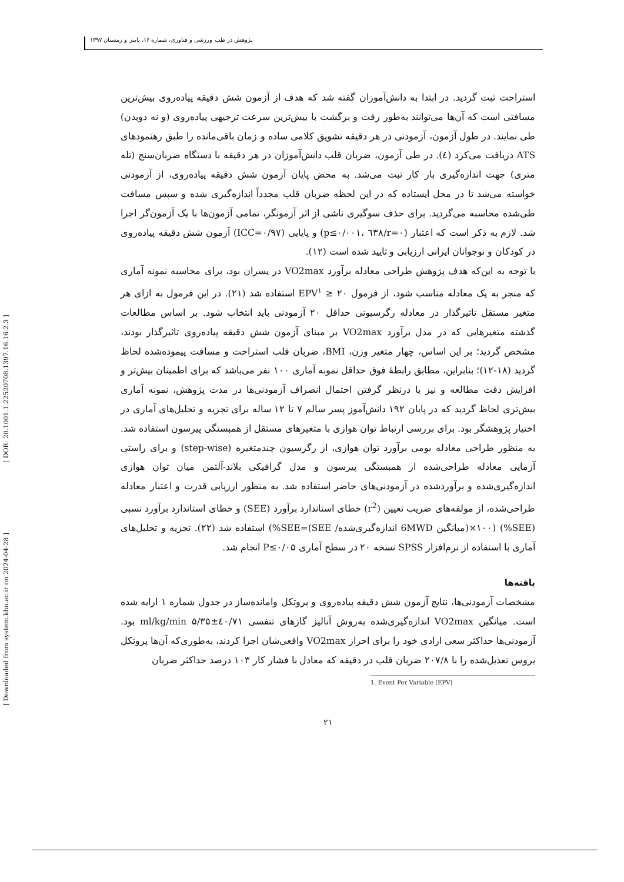[ Downloaded from system.khu.ac.ir on 2024-04-28 ] [ DOR: 20.1001.1.22520708.1397.16.16.2.3 ]
پژوهش در طب ورزشی و فناوری، شماره ۱۶، پاییز و زمستان ۱۳۹۷
استراحت ثبت گردید. در ابتدا به دانش‌آموزان گفته شد که هدف از آزمون شش دقیقه پیاده‌روی بیش‌ترین مسافتی است که آن‌ها می‌توانند به‌طور رفت و برگشت با بیش‌ترین سرعت ترجیهی پیاده‌روی (و نه دویدن) طی نمایند. در طول آزمون، آزمودنی در هر دقیقه تشویق کلامی ساده و زمان باقی‌مانده را طبق رهنمودهای ATS دریافت می‌کرد (٤). در طی آزمون، ضربان قلب دانش‌آموزان در هر دقیقه با دستگاه ضربان‌سنج (تله متری) جهت اندازه‌گیری بار کار ثبت می‌شد. به محض پایان آزمون شش دقیقه پیاده‌روی، از آزمودنی خواسته می‌شد تا در محل ایستاده که در این لحظه ضربان قلب مجدداً اندازه‌گیری شده و سپس مسافت طی‌شده محاسبه می‌گردید. برای حذف سوگیری ناشی از اثر آزمونگر، تمامی آزمون‌ها با یک آزمون‌گر اجرا شد. لازم به ذکر است که اعتبار (r=۰/٦٣٨ ،p≤۰/۰۰۱) و پایایی (ICC=۰/۹۷) آزمون شش دقیقه پیاده‌روی در کودکان و نوجوانان ایرانی ارزیابی و تایید شده است (۱۲).
با توجه به این‌که هدف پژوهش طراحی معادله برآورد VO2max در پسران بود، برای محاسبه نمونه آماری که منجر به یک معادله مناسب شود، از فرمول ۲۰ ≤ EPV<sup>۱</sup> استفاده شد (۲۱). در این فرمول به ازای هر متغیر مستقل تاثیرگذار در معادله رگرسیونی حداقل ۲۰ آزمودنی باید انتخاب شود. بر اساس مطالعات گذشته متغیرهایی که در مدل برآورد VO2max بر مبنای آزمون شش دقیقه پیاده‌روی تاثیرگذار بودند، مشخص گردید؛ بر این اساس، چهار متغیر وزن، BMI، ضربان قلب استراحت و مسافت پیموده‌شده لحاظ گردید (۱۸-۱۲)؛ بنابراین، مطابق رابطهٔ فوق حداقل نمونه آماری ۱۰۰ نفر می‌باشد که برای اطمینان بیش‌تر و افزایش دقت مطالعه و نیز با درنظر گرفتن احتمال انصراف آزمودنی‌ها در مدت پژوهش، نمونه آماری بیش‌تری لحاظ گردید که در پایان ۱۹۲ دانش‌آموز پسر سالم ۷ تا ۱۲ ساله برای تجزیه و تحلیل‌های آماری در اختیار پژوهشگر بود. برای بررسی ارتباط توان هوازی با متغیرهای مستقل از همبستگی پیرسون استفاده شد. به منظور طراحی معادله بومی برآورد توان هوازی، از رگرسیون چندمتغیره (step-wise) و برای راستی آزمایی معادله طراحی‌شده از همبستگی پیرسون و مدل گرافیکی بلاند-آلتمن میان توان هوازی اندازه‌گیری‌شده و برآوردشده در آزمودنی‌های حاضر استفاده شد. به منظور ارزیابی قدرت و اعتبار معادله طراحی‌شده، از مولفه‌های ضریب تعیین (r<sup>2</sup>) خطای استاندارد برآورد (SEE) و خطای استاندارد برآورد نسبی (SEE%) (۱۰۰×(میانگین 6MWD اندازه‌گیری‌شده/ SEE)=SEE%) استفاده شد (۲۲). تجزیه و تحلیل‌های آماری با استفاده از نرم‌افزار SPSS نسخه ۲۰ در سطح آماری P≤۰/۰۵ انجام شد.
یافته‌ها
مشخصات آزمودنی‌ها، نتایج آزمون شش دقیقه پیاده‌روی و پروتکل وامانده‌ساز در جدول شماره ۱ ارایه شده است. میانگین VO2max اندازه‌گیری‌شده به‌روش آنالیز گازهای تنفسی ٤۰/۷۱±۵/۳۵ ml/kg/min بود. آزمودنی‌ها حداکثر سعی ارادی خود را برای احراز VO2max واقعی‌شان اجرا کردند، به‌طوری‌که آن‌ها پروتکل بروس تعدیل‌شده را با ۲۰۷/۸ ضربان قلب در دقیقه که معادل با فشار کار ۱۰۳ درصد حداکثر ضربان
1. Event Per Variable (EPV)
۲۱